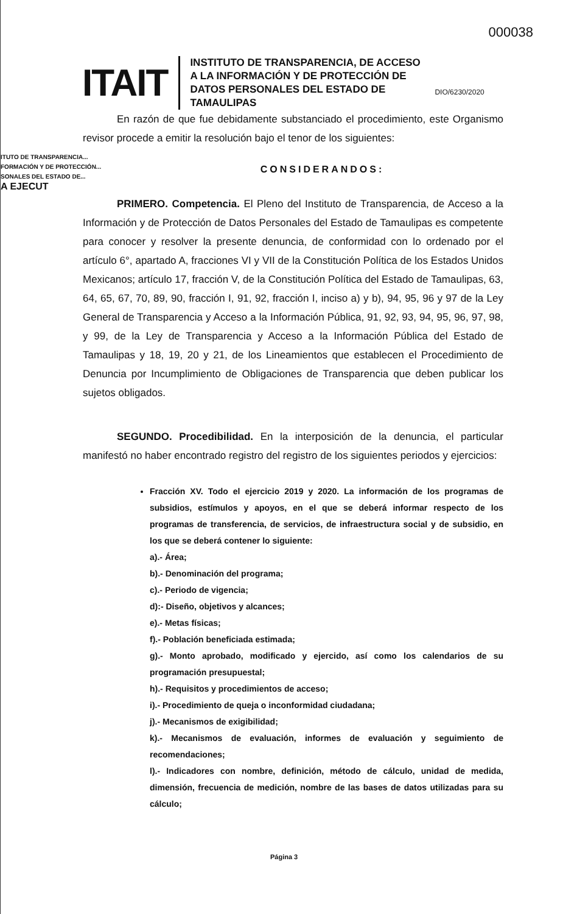000038
ITAIT
INSTITUTO DE TRANSPARENCIA, DE ACCESO A LA INFORMACIÓN Y DE PROTECCIÓN DE DATOS PERSONALES DEL ESTADO DE TAMAULIPAS
DIO/6230/2020
ITUTO DE TRANSPARENCIA...
FORMACIÓN Y DE PROTECCIÓN...
SONALES DEL ESTADO DE...
A EJECUT
En razón de que fue debidamente substanciado el procedimiento, este Organismo revisor procede a emitir la resolución bajo el tenor de los siguientes:
CONSIDERANDOS:
PRIMERO. Competencia. El Pleno del Instituto de Transparencia, de Acceso a la Información y de Protección de Datos Personales del Estado de Tamaulipas es competente para conocer y resolver la presente denuncia, de conformidad con lo ordenado por el artículo 6°, apartado A, fracciones VI y VII de la Constitución Política de los Estados Unidos Mexicanos; artículo 17, fracción V, de la Constitución Política del Estado de Tamaulipas, 63, 64, 65, 67, 70, 89, 90, fracción I, 91, 92, fracción I, inciso a) y b), 94, 95, 96 y 97 de la Ley General de Transparencia y Acceso a la Información Pública, 91, 92, 93, 94, 95, 96, 97, 98, y 99, de la Ley de Transparencia y Acceso a la Información Pública del Estado de Tamaulipas y 18, 19, 20 y 21, de los Lineamientos que establecen el Procedimiento de Denuncia por Incumplimiento de Obligaciones de Transparencia que deben publicar los sujetos obligados.
SEGUNDO. Procedibilidad. En la interposición de la denuncia, el particular manifestó no haber encontrado registro del registro de los siguientes periodos y ejercicios:
Fracción XV. Todo el ejercicio 2019 y 2020. La información de los programas de subsidios, estímulos y apoyos, en el que se deberá informar respecto de los programas de transferencia, de servicios, de infraestructura social y de subsidio, en los que se deberá contener lo siguiente:
a).- Área;
b).- Denominación del programa;
c).- Periodo de vigencia;
d):- Diseño, objetivos y alcances;
e).- Metas físicas;
f).- Población beneficiada estimada;
g).- Monto aprobado, modificado y ejercido, así como los calendarios de su programación presupuestal;
h).- Requisitos y procedimientos de acceso;
i).- Procedimiento de queja o inconformidad ciudadana;
j).- Mecanismos de exigibilidad;
k).- Mecanismos de evaluación, informes de evaluación y seguimiento de recomendaciones;
l).- Indicadores con nombre, definición, método de cálculo, unidad de medida, dimensión, frecuencia de medición, nombre de las bases de datos utilizadas para su cálculo;
Página 3